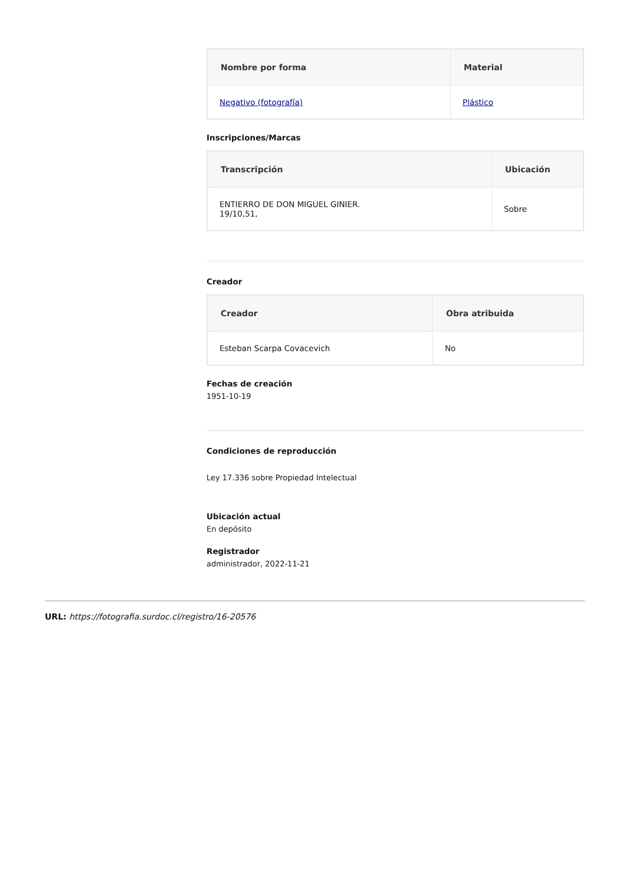| Nombre por forma | Material |
| --- | --- |
| Negativo (fotografía) | Plástico |
Inscripciones/Marcas
| Transcripción | Ubicación |
| --- | --- |
| ENTIERRO DE DON MIGUEL GINIER. 19/10,51, | Sobre |
Creador
| Creador | Obra atribuida |
| --- | --- |
| Esteban Scarpa Covacevich | No |
Fechas de creación
1951-10-19
Condiciones de reproducción
Ley 17.336 sobre Propiedad Intelectual
Ubicación actual
En depósito
Registrador
administrador, 2022-11-21
URL: https://fotografia.surdoc.cl/registro/16-20576